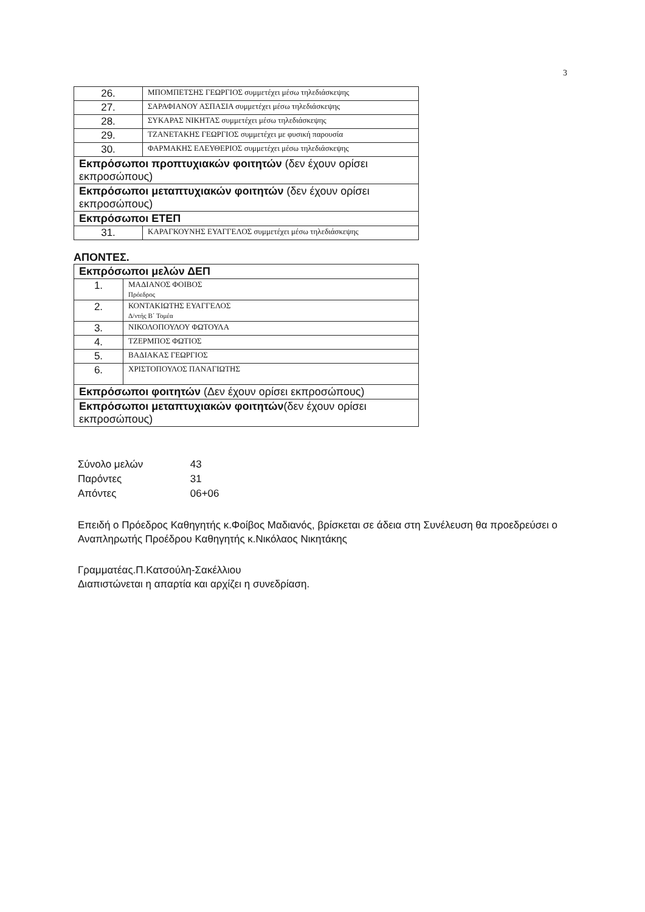3
| 26. | ΜΠΟΜΠΕΤΣΗΣ ΓΕΩΡΓΙΟΣ συμμετέχει μέσω τηλεδιάσκεψης |
| 27. | ΣΑΡΑΦΙΑΝΟΥ ΑΣΠΑΣΙΑ συμμετέχει μέσω τηλεδιάσκεψης |
| 28. | ΣΥΚΑΡΑΣ ΝΙΚΗΤΑΣ συμμετέχει μέσω τηλεδιάσκεψης |
| 29. | ΤΖΑΝΕΤΑΚΗΣ ΓΕΩΡΓΙΟΣ συμμετέχει με φυσική παρουσία |
| 30. | ΦΑΡΜΑΚΗΣ ΕΛΕΥΘΕΡΙΟΣ συμμετέχει μέσω τηλεδιάσκεψης |
| Εκπρόσωποι προπτυχιακών φοιτητών (δεν έχουν ορίσει εκπροσώπους) | |
| Εκπρόσωποι μεταπτυχιακών φοιτητών (δεν έχουν ορίσει εκπροσώπους) | |
| Εκπρόσωποι ΕΤΕΠ | |
| 31. | ΚΑΡΑΓΚΟΥΝΗΣ ΕΥΑΓΓΕΛΟΣ συμμετέχει μέσω τηλεδιάσκεψης |
ΑΠΟΝΤΕΣ.
| Εκπρόσωποι μελών ΔΕΠ | |
| 1. | ΜΑΔΙΑΝΟΣ ΦΟΙΒΟΣ Πρόεδρος |
| 2. | ΚΟΝΤΑΚΙΩΤΗΣ ΕΥΑΓΓΕΛΟΣ Δ/ντής Β΄ Τομέα |
| 3. | ΝΙΚΟΛΟΠΟΥΛΟΥ ΦΩΤΟΥΛΑ |
| 4. | ΤΖΕΡΜΠΟΣ ΦΩΤΙΟΣ |
| 5. | ΒΑΔΙΑΚΑΣ ΓΕΩΡΓΙΟΣ |
| 6. | ΧΡΙΣΤΟΠΟΥΛΟΣ ΠΑΝΑΓΙΩΤΗΣ |
| Εκπρόσωποι φοιτητών (Δεν έχουν ορίσει εκπροσώπους) | |
| Εκπρόσωποι μεταπτυχιακών φοιτητών (δεν έχουν ορίσει εκπροσώπους) | |
Σύνολο μελών 43
Παρόντες 31
Απόντες 06+06
Επειδή ο Πρόεδρος Καθηγητής κ.Φοίβος Μαδιανός, βρίσκεται σε άδεια στη Συνέλευση θα προεδρεύσει ο Αναπληρωτής Προέδρου Καθηγητής κ.Νικόλαος Νικητάκης
Γραμματέας.Π.Κατσούλη-Σακέλλιου
Διαπιστώνεται η απαρτία και αρχίζει η συνεδρίαση.